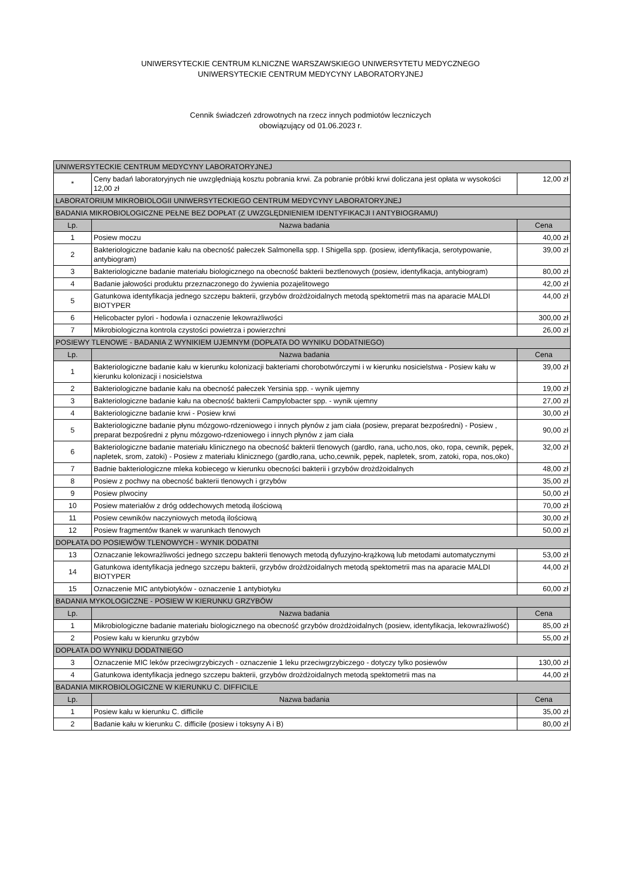UNIWERSYTECKIE CENTRUM KLNICZNE WARSZAWSKIEGO UNIWERSYTETU MEDYCZNEGO
UNIWERSYTECKIE CENTRUM MEDYCYNY LABORATORYJNEJ
Cennik świadczeń zdrowotnych na rzecz innych podmiotów leczniczych
obowiązujący od 01.06.2023 r.
| UNIWERSYTECKIE CENTRUM MEDYCYNY LABORATORYJNEJ | | |
| --- | --- | --- |
| * | Ceny badań laboratoryjnych nie uwzględniają kosztu pobrania krwi. Za pobranie próbki krwi doliczana jest opłata w wysokości 12,00 zł | 12,00 zł |
| LABORATORIUM MIKROBIOLOGII UNIWERSYTECKIEGO CENTRUM MEDYCYNY LABORATORYJNEJ | | |
| BADANIA MIKROBIOLOGICZNE PEŁNE BEZ DOPŁAT (Z UWZGLĘDNIENIEM IDENTYFIKACJI I ANTYBIOGRAMU) | | |
| Lp. | Nazwa badania | Cena |
| 1 | Posiew moczu | 40,00 zł |
| 2 | Bakteriologiczne badanie kału na obecność pałeczek Salmonella spp. I Shigella spp. (posiew, identyfikacja, serotypowanie, antybiogram) | 39,00 zł |
| 3 | Bakteriologiczne badanie materiału biologicznego na obecność bakterii beztlenowych (posiew, identyfikacja, antybiogram) | 80,00 zł |
| 4 | Badanie jałowości produktu przeznaczonego do żywienia pozajelitowego | 42,00 zł |
| 5 | Gatunkowa identyfikacja jednego szczepu bakterii, grzybów drożdżoidalnych metodą spektometrii mas na aparacie MALDI BIOTYPER | 44,00 zł |
| 6 | Helicobacter pylori - hodowla i oznaczenie lekowrażliwości | 300,00 zł |
| 7 | Mikrobiologiczna kontrola czystości powietrza i powierzchni | 26,00 zł |
| POSIEWY TLENOWE - BADANIA Z WYNIKIEM UJEMNYM (DOPŁATA DO WYNIKU DODATNIEGO) | | |
| Lp. | Nazwa badania | Cena |
| 1 | Bakteriologiczne badanie kału w kierunku kolonizacji bakteriami chorobotwórczymi i w kierunku nosicielstwa - Posiew kału w kierunku kolonizacji i nosicielstwa | 39,00 zł |
| 2 | Bakteriologiczne badanie kału na obecność pałeczek Yersinia spp. - wynik ujemny | 19,00 zł |
| 3 | Bakteriologiczne badanie kału na obecność bakterii Campylobacter spp. - wynik ujemny | 27,00 zł |
| 4 | Bakteriologiczne badanie krwi - Posiew krwi | 30,00 zł |
| 5 | Bakteriologiczne badanie płynu mózgowo-rdzeniowego i innych płynów z jam ciała (posiew, preparat bezpośredni) - Posiew , preparat bezpośredni z płynu mózgowo-rdzeniowego i innych płynów z jam ciała | 90,00 zł |
| 6 | Bakteriologiczne badanie materiału klinicznego na obecność bakterii tlenowych (gardło, rana, ucho,nos, oko, ropa, cewnik, pępek, napletek, srom, zatoki) - Posiew z materiału klinicznego (gardło,rana, ucho,cewnik, pępek, napletek, srom, zatoki, ropa, nos,oko) | 32,00 zł |
| 7 | Badnie bakteriologiczne mleka kobiecego w kierunku obecności bakterii i grzybów drożdżoidalnych | 48,00 zł |
| 8 | Posiew z pochwy na obecność bakterii tlenowych i grzybów | 35,00 zł |
| 9 | Posiew plwociny | 50,00 zł |
| 10 | Posiew materiałów z dróg oddechowych metodą ilościową | 70,00 zł |
| 11 | Posiew cewników naczyniowych metodą ilościową | 30,00 zł |
| 12 | Posiew fragmentów tkanek w warunkach tlenowych | 50,00 zł |
| DOPŁATA DO POSIEWÓW TLENOWYCH - WYNIK DODATNI | | |
| 13 | Oznaczanie lekowrażliwości jednego szczepu bakterii tlenowych metodą dyfuzyjno-krążkową lub metodami automatycznymi | 53,00 zł |
| 14 | Gatunkowa identyfikacja jednego szczepu bakterii, grzybów drożdżoidalnych metodą spektometrii mas na aparacie MALDI BIOTYPER | 44,00 zł |
| 15 | Oznaczenie MIC antybiotyków - oznaczenie 1 antybiotyku | 60,00 zł |
| BADANIA MYKOLOGICZNE - POSIEW W KIERUNKU GRZYBÓW | | |
| Lp. | Nazwa badania | Cena |
| 1 | Mikrobiologiczne badanie materiału biologicznego na obecność grzybów drożdżoidalnych (posiew, identyfikacja, lekowrażliwość) | 85,00 zł |
| 2 | Posiew kału w kierunku grzybów | 55,00 zł |
| DOPŁATA DO WYNIKU DODATNIEGO | | |
| 3 | Oznaczenie MIC leków przeciwgrzybiczych - oznaczenie 1 leku przeciwgrzybiczego - dotyczy tylko posiewów | 130,00 zł |
| 4 | Gatunkowa identyfikacja jednego szczepu bakterii, grzybów drożdżoidalnych metodą spektometrii mas na | 44,00 zł |
| BADANIA MIKROBIOLOGICZNE W KIERUNKU C. DIFFICILE | | |
| Lp. | Nazwa badania | Cena |
| 1 | Posiew kału w kierunku C. difficile | 35,00 zł |
| 2 | Badanie kału w kierunku C. difficile (posiew i toksyny A i B) | 80,00 zł |